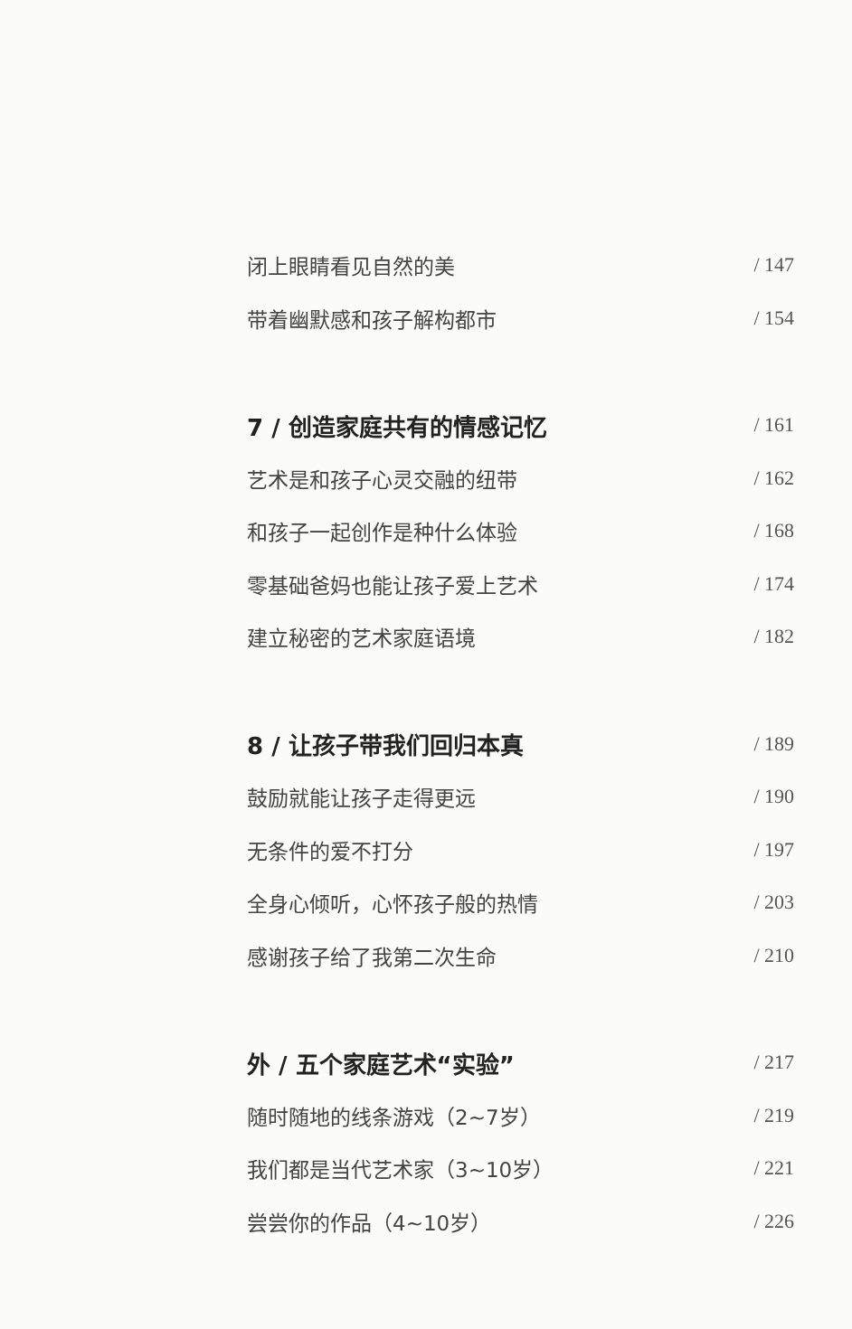闭上眼睛看见自然的美 / 147
带着幽默感和孩子解构都市 / 154
7 / 创造家庭共有的情感记忆 / 161
艺术是和孩子心灵交融的纽带 / 162
和孩子一起创作是种什么体验 / 168
零基础爸妈也能让孩子爱上艺术 / 174
建立秘密的艺术家庭语境 / 182
8 / 让孩子带我们回归本真 / 189
鼓励就能让孩子走得更远 / 190
无条件的爱不打分 / 197
全身心倾听，心怀孩子般的热情 / 203
感谢孩子给了我第二次生命 / 210
外 / 五个家庭艺术“实验” / 217
随时随地的线条游戏（2~7岁） / 219
我们都是当代艺术家（3~10岁） / 221
尝尝你的作品（4~10岁） / 226